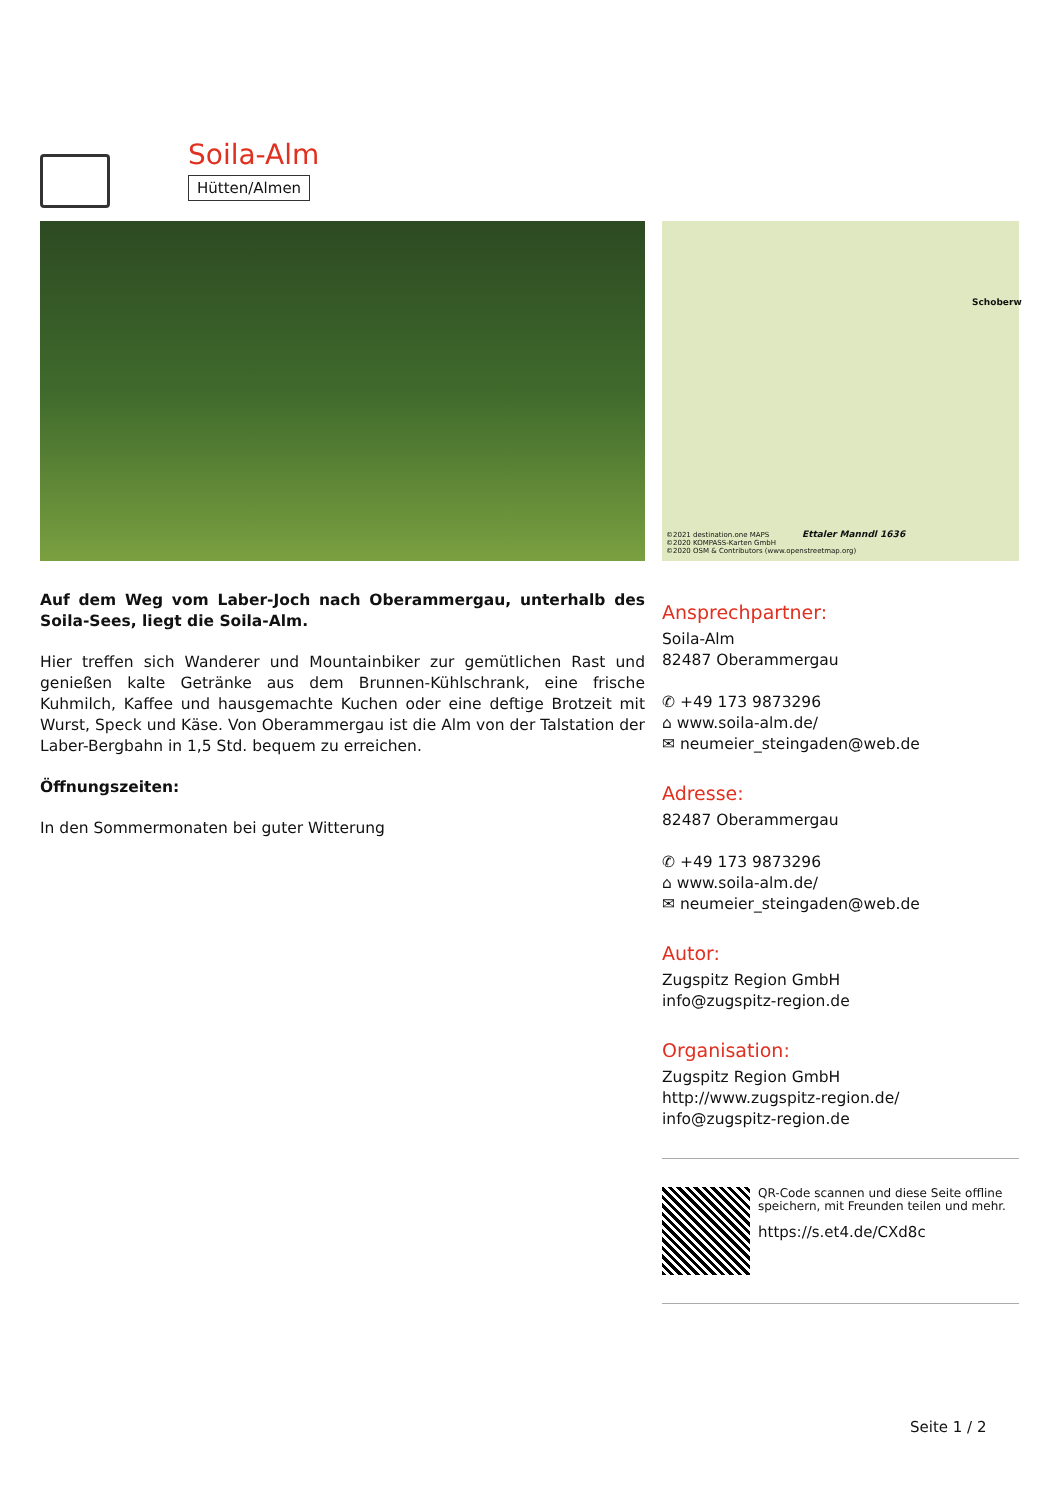Soila-Alm
Hütten/Almen
Schoberw
Ettaler Manndl 1636
©2021 destination.one MAPS
©2020 KOMPASS-Karten GmbH
©2020 OSM & Contributors (www.openstreetmap.org)
Auf dem Weg vom Laber-Joch nach Oberammergau, unterhalb des Soila-Sees, liegt die Soila-Alm.
Hier treffen sich Wanderer und Mountainbiker zur gemütlichen Rast und genießen kalte Getränke aus dem Brunnen-Kühlschrank, eine frische Kuhmilch, Kaffee und hausgemachte Kuchen oder eine deftige Brotzeit mit Wurst, Speck und Käse. Von Oberammergau ist die Alm von der Talstation der Laber-Bergbahn in 1,5 Std. bequem zu erreichen.
Öffnungszeiten:
In den Sommermonaten bei guter Witterung
Ansprechpartner:
Soila-Alm
82487 Oberammergau
✆ +49 173 9873296
⌂ www.soila-alm.de/
✉ neumeier_steingaden@web.de
Adresse:
82487 Oberammergau
✆ +49 173 9873296
⌂ www.soila-alm.de/
✉ neumeier_steingaden@web.de
Autor:
Zugspitz Region GmbH
info@zugspitz-region.de
Organisation:
Zugspitz Region GmbH
http://www.zugspitz-region.de/
info@zugspitz-region.de
QR-Code scannen und diese Seite offline speichern, mit Freunden teilen und mehr.
https://s.et4.de/CXd8c
Seite 1 / 2